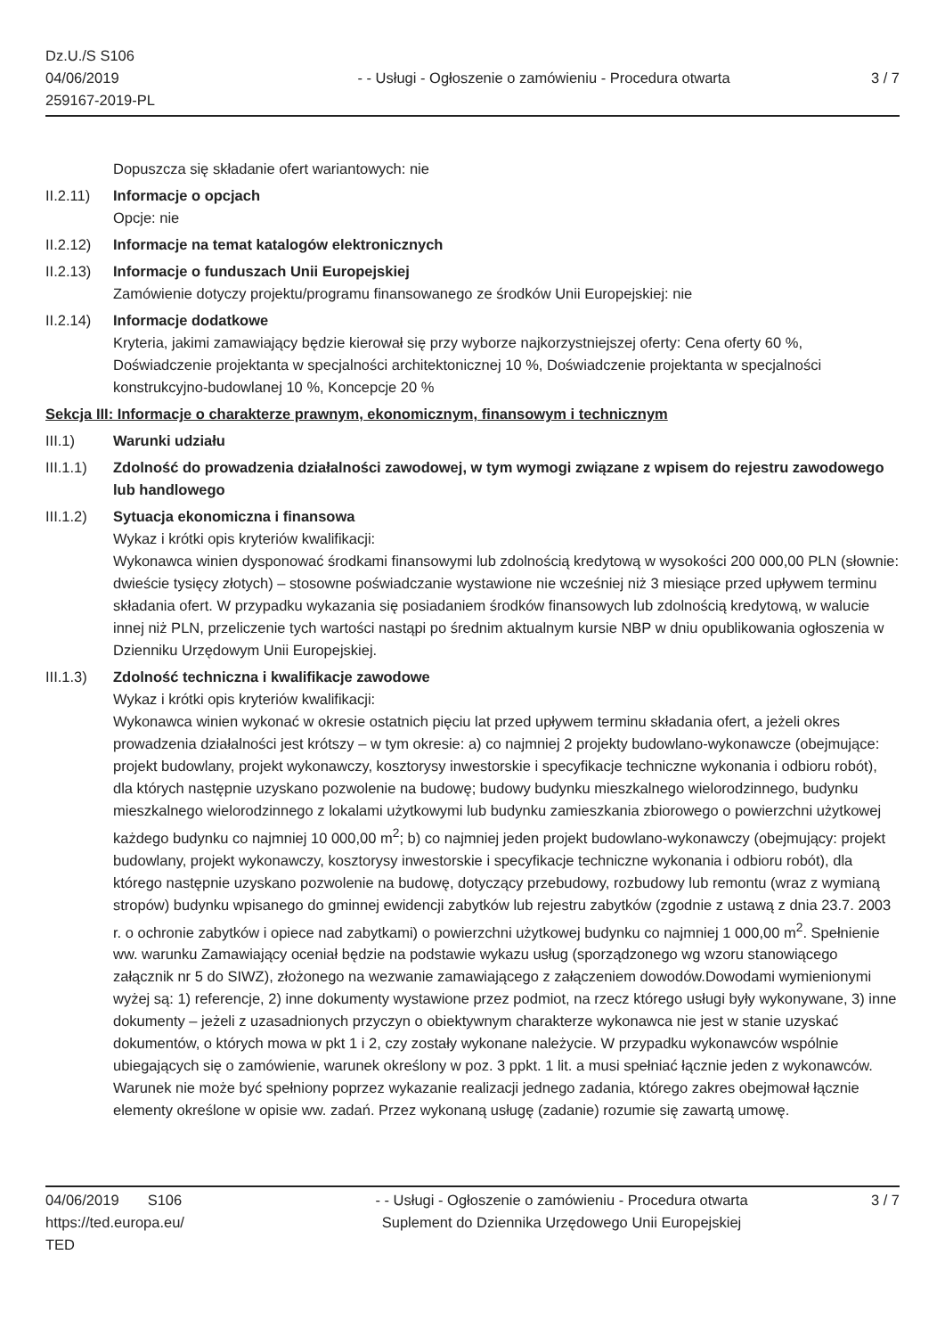Dz.U./S S106
04/06/2019
259167-2019-PL
- - Usługi - Ogłoszenie o zamówieniu - Procedura otwarta
3 / 7
Dopuszcza się składanie ofert wariantowych: nie
II.2.11)
Informacje o opcjach
Opcje: nie
II.2.12)
Informacje na temat katalogów elektronicznych
II.2.13)
Informacje o funduszach Unii Europejskiej
Zamówienie dotyczy projektu/programu finansowanego ze środków Unii Europejskiej: nie
II.2.14)
Informacje dodatkowe
Kryteria, jakimi zamawiający będzie kierował się przy wyborze najkorzystniejszej oferty: Cena oferty 60 %, Doświadczenie projektanta w specjalności architektonicznej 10 %, Doświadczenie projektanta w specjalności konstrukcyjno-budowlanej 10 %, Koncepcje 20 %
Sekcja III: Informacje o charakterze prawnym, ekonomicznym, finansowym i technicznym
III.1) Warunki udziału
III.1.1)
Zdolność do prowadzenia działalności zawodowej, w tym wymogi związane z wpisem do rejestru zawodowego lub handlowego
III.1.2)
Sytuacja ekonomiczna i finansowa
Wykaz i krótki opis kryteriów kwalifikacji:
Wykonawca winien dysponować środkami finansowymi lub zdolnością kredytową w wysokości 200 000,00 PLN (słownie: dwieście tysięcy złotych) – stosowne poświadczanie wystawione nie wcześniej niż 3 miesiące przed upływem terminu składania ofert. W przypadku wykazania się posiadaniem środków finansowych lub zdolnością kredytową, w walucie innej niż PLN, przeliczenie tych wartości nastąpi po średnim aktualnym kursie NBP w dniu opublikowania ogłoszenia w Dzienniku Urzędowym Unii Europejskiej.
III.1.3)
Zdolność techniczna i kwalifikacje zawodowe
Wykaz i krótki opis kryteriów kwalifikacji:
Wykonawca winien wykonać w okresie ostatnich pięciu lat przed upływem terminu składania ofert, a jeżeli okres prowadzenia działalności jest krótszy – w tym okresie: a) co najmniej 2 projekty budowlano-wykonawcze (obejmujące: projekt budowlany, projekt wykonawczy, kosztorysy inwestorskie i specyfikacje techniczne wykonania i odbioru robót), dla których następnie uzyskano pozwolenie na budowę; budowy budynku mieszkalnego wielorodzinnego, budynku mieszkalnego wielorodzinnego z lokalami użytkowymi lub budynku zamieszkania zbiorowego o powierzchni użytkowej każdego budynku co najmniej 10 000,00 m<sup>2</sup>; b) co najmniej jeden projekt budowlano-wykonawczy (obejmujący: projekt budowlany, projekt wykonawczy, kosztorysy inwestorskie i specyfikacje techniczne wykonania i odbioru robót), dla którego następnie uzyskano pozwolenie na budowę, dotyczący przebudowy, rozbudowy lub remontu (wraz z wymianą stropów) budynku wpisanego do gminnej ewidencji zabytków lub rejestru zabytków (zgodnie z ustawą z dnia 23.7. 2003 r. o ochronie zabytków i opiece nad zabytkami) o powierzchni użytkowej budynku co najmniej 1 000,00 m<sup>2</sup>. Spełnienie ww. warunku Zamawiający oceniał będzie na podstawie wykazu usług (sporządzonego wg wzoru stanowiącego załącznik nr 5 do SIWZ), złożonego na wezwanie zamawiającego z załączeniem dowodów.Dowodami wymienionymi wyżej są: 1) referencje, 2) inne dokumenty wystawione przez podmiot, na rzecz którego usługi były wykonywane, 3) inne dokumenty – jeżeli z uzasadnionych przyczyn o obiektywnym charakterze wykonawca nie jest w stanie uzyskać dokumentów, o których mowa w pkt 1 i 2, czy zostały wykonane należycie. W przypadku wykonawców wspólnie ubiegających się o zamówienie, warunek określony w poz. 3 ppkt. 1 lit. a musi spełniać łącznie jeden z wykonawców. Warunek nie może być spełniony poprzez wykazanie realizacji jednego zadania, którego zakres obejmował łącznie elementy określone w opisie ww. zadań. Przez wykonaną usługę (zadanie) rozumie się zawartą umowę.
04/06/2019 S106
https://ted.europa.eu/
TED
- - Usługi - Ogłoszenie o zamówieniu - Procedura otwarta
Suplement do Dziennika Urzędowego Unii Europejskiej
3 / 7